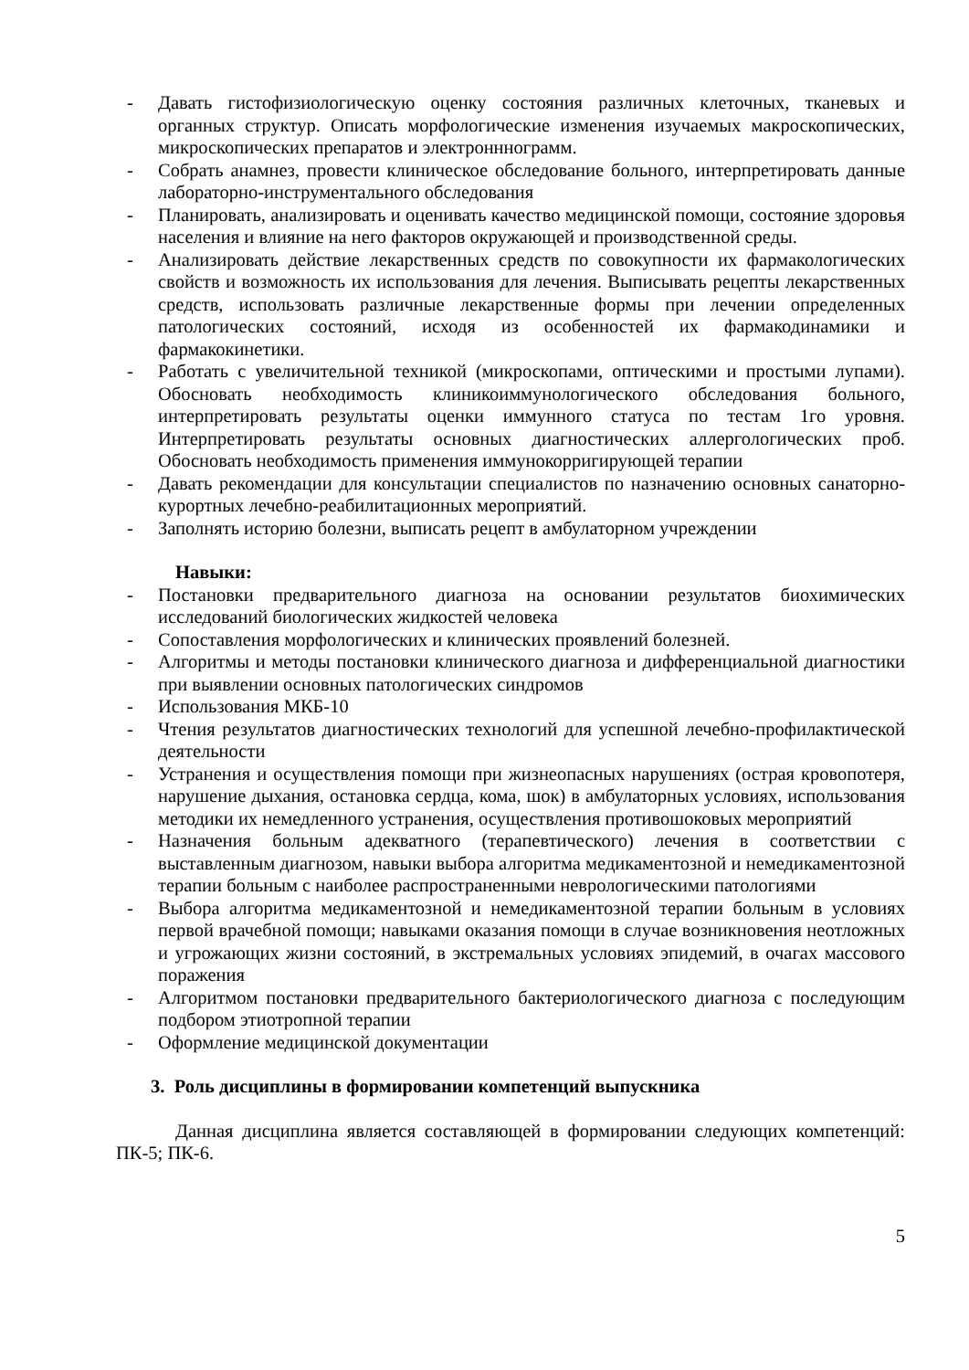- Давать гистофизиологическую оценку состояния различных клеточных, тканевых и органных структур. Описать морфологические изменения изучаемых макроскопических, микроскопических препаратов и электронннограмм.
- Собрать анамнез, провести клиническое обследование больного, интерпретировать данные лабораторно-инструментального обследования
- Планировать, анализировать и оценивать качество медицинской помощи, состояние здоровья населения и влияние на него факторов окружающей и производственной среды.
- Анализировать действие лекарственных средств по совокупности их фармакологических свойств и возможность их использования для лечения. Выписывать рецепты лекарственных средств, использовать различные лекарственные формы при лечении определенных патологических состояний, исходя из особенностей их фармакодинамики и фармакокинетики.
- Работать с увеличительной техникой (микроскопами, оптическими и простыми лупами). Обосновать необходимость клиникоиммунологического обследования больного, интерпретировать результаты оценки иммунного статуса по тестам 1го уровня. Интерпретировать результаты основных диагностических аллергологических проб. Обосновать необходимость применения иммунокорригирующей терапии
- Давать рекомендации для консультации специалистов по назначению основных санаторно-курортных лечебно-реабилитационных мероприятий.
- Заполнять историю болезни, выписать рецепт в амбулаторном учреждении
Навыки:
- Постановки предварительного диагноза на основании результатов биохимических исследований биологических жидкостей человека
- Сопоставления морфологических и клинических проявлений болезней.
- Алгоритмы и методы постановки клинического диагноза и дифференциальной диагностики при выявлении основных патологических синдромов
- Использования МКБ-10
- Чтения результатов диагностических технологий для успешной лечебно-профилактической деятельности
- Устранения и осуществления помощи при жизнеопасных нарушениях (острая кровопотеря, нарушение дыхания, остановка сердца, кома, шок) в амбулаторных условиях, использования методики их немедленного устранения, осуществления противошоковых мероприятий
- Назначения больным адекватного (терапевтического) лечения в соответствии с выставленным диагнозом, навыки выбора алгоритма медикаментозной и немедикаментозной терапии больным с наиболее распространенными неврологическими патологиями
- Выбора алгоритма медикаментозной и немедикаментозной терапии больным в условиях первой врачебной помощи; навыками оказания помощи в случае возникновения неотложных и угрожающих жизни состояний, в экстремальных условиях эпидемий, в очагах массового поражения
- Алгоритмом постановки предварительного бактериологического диагноза с последующим подбором этиотропной терапии
- Оформление медицинской документации
3. Роль дисциплины в формировании компетенций выпускника
Данная дисциплина является составляющей в формировании следующих компетенций: ПК-5; ПК-6.
5